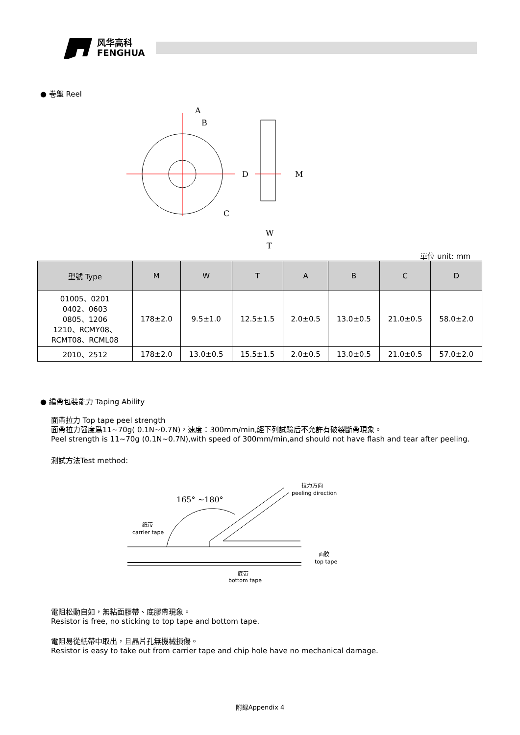风华高科
FENGHUA
● 卷盤 Reel
A
B
C
D
M
W
T
單位 unit: mm
| 型號 Type | M | W | T | A | B | C | D |
| --- | --- | --- | --- | --- | --- | --- | --- |
| 01005、0201 0402、0603 0805、1206 1210、RCMY08、 RCMT08、RCML08 | 178±2.0 | 9.5±1.0 | 12.5±1.5 | 2.0±0.5 | 13.0±0.5 | 21.0±0.5 | 58.0±2.0 |
| 2010、2512 | 178±2.0 | 13.0±0.5 | 15.5±1.5 | 2.0±0.5 | 13.0±0.5 | 21.0±0.5 | 57.0±2.0 |
● 編帶包裝能力 Taping Ability
面帶拉力 Top tape peel strength
面帶拉力强度爲11~70g( 0.1N~0.7N)，速度：300mm/min,經下列試驗后不允許有破裂斷帶現象。
Peel strength is 11~70g (0.1N~0.7N),with speed of 300mm/min,and should not have flash and tear after peeling.
測試方法Test method:
165° ~180°
拉力方向
peeling direction
纸带
carrier tape
面胶
top tape
底带
bottom tape
電阻松動自如，無粘面膠帶、底膠帶現象。
Resistor is free, no sticking to top tape and bottom tape.
電阻易從紙帶中取出，且晶片孔無機械損傷。
Resistor is easy to take out from carrier tape and chip hole have no mechanical damage.
附録Appendix 4